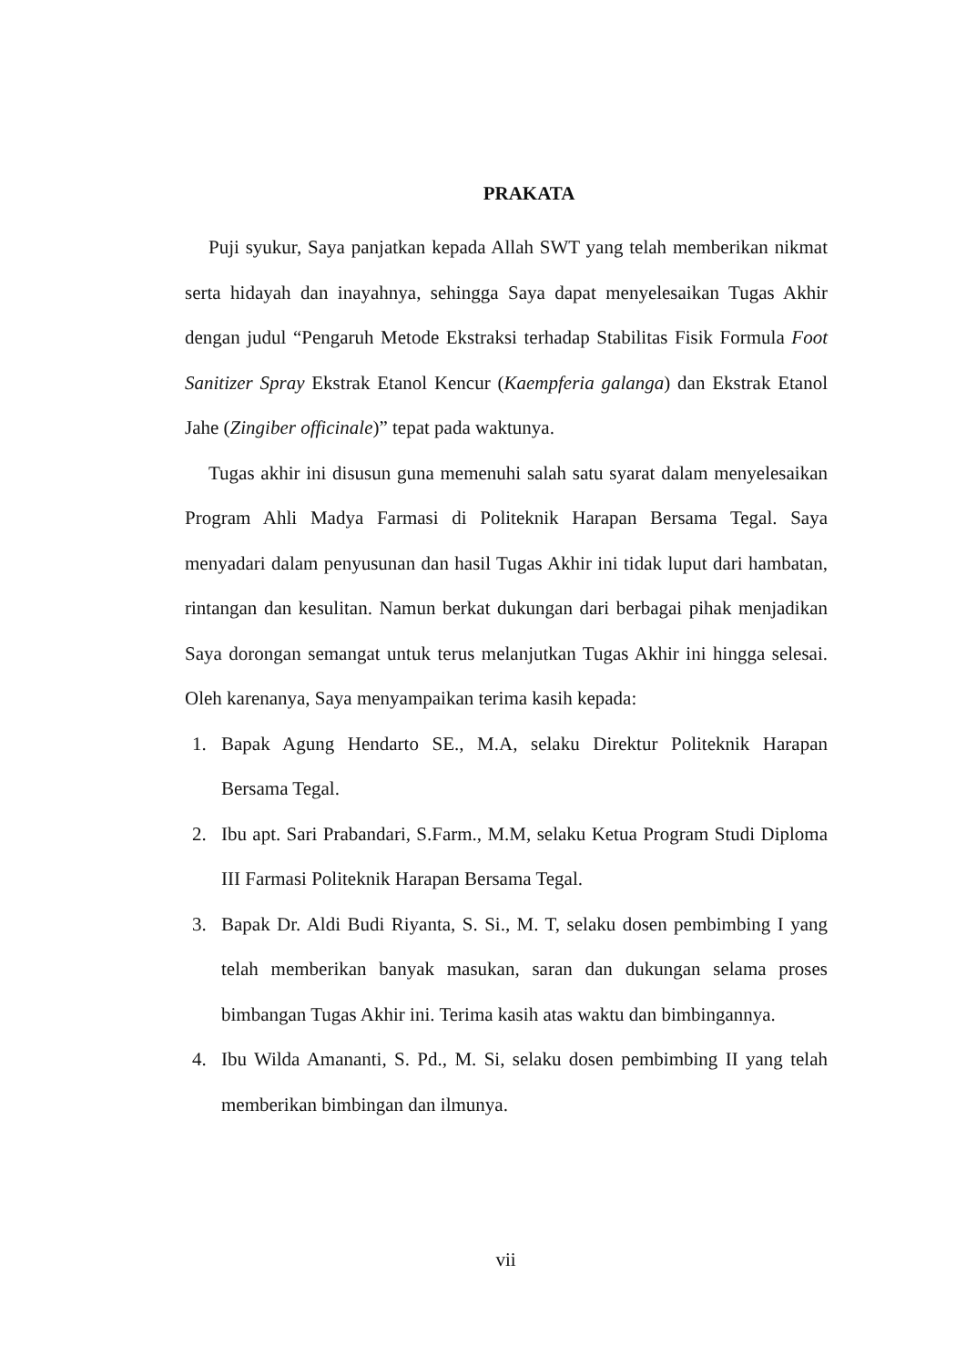PRAKATA
Puji syukur, Saya panjatkan kepada Allah SWT yang telah memberikan nikmat serta hidayah dan inayahnya, sehingga Saya dapat menyelesaikan Tugas Akhir dengan judul “Pengaruh Metode Ekstraksi terhadap Stabilitas Fisik Formula Foot Sanitizer Spray Ekstrak Etanol Kencur (Kaempferia galanga) dan Ekstrak Etanol Jahe (Zingiber officinale)” tepat pada waktunya.
Tugas akhir ini disusun guna memenuhi salah satu syarat dalam menyelesaikan Program Ahli Madya Farmasi di Politeknik Harapan Bersama Tegal. Saya menyadari dalam penyusunan dan hasil Tugas Akhir ini tidak luput dari hambatan, rintangan dan kesulitan. Namun berkat dukungan dari berbagai pihak menjadikan Saya dorongan semangat untuk terus melanjutkan Tugas Akhir ini hingga selesai. Oleh karenanya, Saya menyampaikan terima kasih kepada:
1. Bapak Agung Hendarto SE., M.A, selaku Direktur Politeknik Harapan Bersama Tegal.
2. Ibu apt. Sari Prabandari, S.Farm., M.M, selaku Ketua Program Studi Diploma III Farmasi Politeknik Harapan Bersama Tegal.
3. Bapak Dr. Aldi Budi Riyanta, S. Si., M. T, selaku dosen pembimbing I yang telah memberikan banyak masukan, saran dan dukungan selama proses bimbangan Tugas Akhir ini. Terima kasih atas waktu dan bimbingannya.
4. Ibu Wilda Amananti, S. Pd., M. Si, selaku dosen pembimbing II yang telah memberikan bimbingan dan ilmunya.
vii